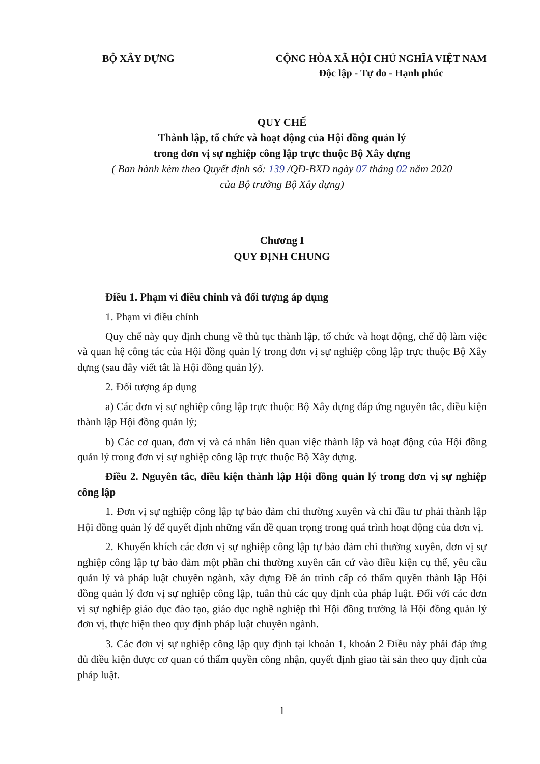BỘ XÂY DỰNG CỘNG HÒA XÃ HỘI CHỦ NGHĨA VIỆT NAM
Độc lập - Tự do - Hạnh phúc
QUY CHẾ
Thành lập, tổ chức và hoạt động của Hội đồng quản lý
trong đơn vị sự nghiệp công lập trực thuộc Bộ Xây dựng
( Ban hành kèm theo Quyết định số: 139 /QĐ-BXD ngày 07 tháng 02 năm 2020
của Bộ trưởng Bộ Xây dựng)
Chương I
QUY ĐỊNH CHUNG
Điều 1. Phạm vi điều chỉnh và đối tượng áp dụng
1. Phạm vi điều chỉnh
Quy chế này quy định chung về thủ tục thành lập, tổ chức và hoạt động, chế độ làm việc và quan hệ công tác của Hội đồng quản lý trong đơn vị sự nghiệp công lập trực thuộc Bộ Xây dựng (sau đây viết tắt là Hội đồng quản lý).
2. Đối tượng áp dụng
a) Các đơn vị sự nghiệp công lập trực thuộc Bộ Xây dựng đáp ứng nguyên tắc, điều kiện thành lập Hội đồng quản lý;
b) Các cơ quan, đơn vị và cá nhân liên quan việc thành lập và hoạt động của Hội đồng quản lý trong đơn vị sự nghiệp công lập trực thuộc Bộ Xây dựng.
Điều 2. Nguyên tắc, điều kiện thành lập Hội đồng quản lý trong đơn vị sự nghiệp công lập
1. Đơn vị sự nghiệp công lập tự bảo đảm chi thường xuyên và chi đầu tư phải thành lập Hội đồng quản lý để quyết định những vấn đề quan trọng trong quá trình hoạt động của đơn vị.
2. Khuyến khích các đơn vị sự nghiệp công lập tự bảo đảm chi thường xuyên, đơn vị sự nghiệp công lập tự bảo đảm một phần chi thường xuyên căn cứ vào điều kiện cụ thể, yêu cầu quản lý và pháp luật chuyên ngành, xây dựng Đề án trình cấp có thẩm quyền thành lập Hội đồng quản lý đơn vị sự nghiệp công lập, tuân thủ các quy định của pháp luật. Đối với các đơn vị sự nghiệp giáo dục đào tạo, giáo dục nghề nghiệp thì Hội đồng trường là Hội đồng quản lý đơn vị, thực hiện theo quy định pháp luật chuyên ngành.
3. Các đơn vị sự nghiệp công lập quy định tại khoản 1, khoản 2 Điều này phải đáp ứng đủ điều kiện được cơ quan có thẩm quyền công nhận, quyết định giao tài sản theo quy định của pháp luật.
1